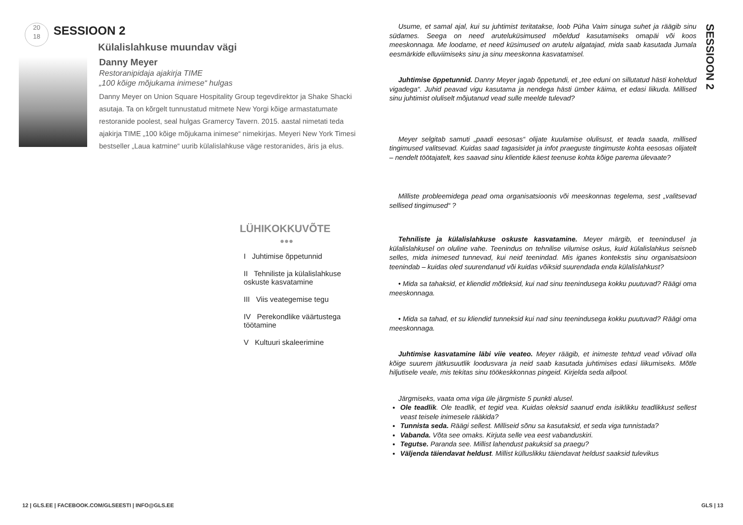20
18
SESSIOON 2
Külalislahkuse muundav vägi
Danny Meyer
Restoranipidaja ajakirja TIME
„100 kõige mõjukama inimese“ hulgas
Danny Meyer on Union Square Hospitality Group tegevdirektor ja Shake Shacki asutaja. Ta on kõrgelt tunnustatud mitmete New Yorgi kõige armastatumate restoranide poolest, seal hulgas Gramercy Tavern. 2015. aastal nimetati teda ajakirja TIME „100 kõige mõjukama inimese“ nimekirjas. Meyeri New York Timesi bestseller „Laua katmine“ uurib külalislahkuse väge restoranides, äris ja elus.
LÜHIKOKKUVÕTE
●●●
I Juhtimise õppetunnid
II Tehniliste ja külalislahkuse oskuste kasvatamine
III Viis veategemise tegu
IV Perekondlike väärtustega töötamine
V Kultuuri skaleerimine
Usume, et samal ajal, kui su juhtimist teritatakse, loob Püha Vaim sinuga suhet ja räägib sinu südames. Seega on need aruteluküsimused mõeldud kasutamiseks omapäi või koos meeskonnaga. Me loodame, et need küsimused on arutelu algatajad, mida saab kasutada Jumala eesmärkide elluviimiseks sinu ja sinu meeskonna kasvatamisel.
Juhtimise õppetunnid. Danny Meyer jagab õppetundi, et „tee eduni on sillutatud hästi koheldud vigadega“. Juhid peavad vigu kasutama ja nendega hästi ümber käima, et edasi liikuda. Millised sinu juhtimist oluliselt mõjutanud vead sulle meelde tulevad?
Meyer selgitab samuti „paadi eesosas“ olijate kuulamise olulisust, et teada saada, millised tingimused valitsevad. Kuidas saad tagasisidet ja infot praeguste tingimuste kohta eesosas olijatelt – nendelt töötajatelt, kes saavad sinu klientide käest teenuse kohta kõige parema ülevaate?
Milliste probleemidega pead oma organisatsioonis või meeskonnas tegelema, sest „valitsevad sellised tingimused“ ?
Tehniliste ja külalislahkuse oskuste kasvatamine. Meyer märgib, et teenindusel ja külalislahkusel on oluline vahe. Teenindus on tehnilise vilumise oskus, kuid külalislahkus seisneb selles, mida inimesed tunnevad, kui neid teenindad. Mis iganes kontekstis sinu organisatsioon teenindab – kuidas oled suurendanud või kuidas võiksid suurendada enda külalislahkust?
• Mida sa tahaksid, et kliendid mõtleksid, kui nad sinu teenindusega kokku puutuvad? Räägi oma meeskonnaga.
• Mida sa tahad, et su kliendid tunneksid kui nad sinu teenindusega kokku puutuvad? Räägi oma meeskonnaga.
Juhtimise kasvatamine läbi viie veateo. Meyer räägib, et inimeste tehtud vead võivad olla kõige suurem jätkusuutlik loodusvara ja neid saab kasutada juhtimises edasi liikumiseks. Mõtle hiljutisele veale, mis tekitas sinu töökeskkonnas pingeid. Kirjelda seda allpool.
Järgmiseks, vaata oma viga üle järgmiste 5 punkti alusel.
Ole teadlik. Ole teadlik, et tegid vea. Kuidas oleksid saanud enda isiklikku teadlikkust sellest veast teisele inimesele rääkida?
Tunnista seda. Räägi sellest. Milliseid sõnu sa kasutaksid, et seda viga tunnistada?
Vabanda. Võta see omaks. Kirjuta selle vea eest vabanduskiri.
Tegutse. Paranda see. Millist lahendust pakuksid sa praegu?
Väljenda täiendavat heldust. Millist külluslikku täiendavat heldust saaksid tulevikus
SESSIOON 2
12 | GLS.EE | FACEBOOK.COM/GLSEESTI | INFO@GLS.EE
GLS | 13